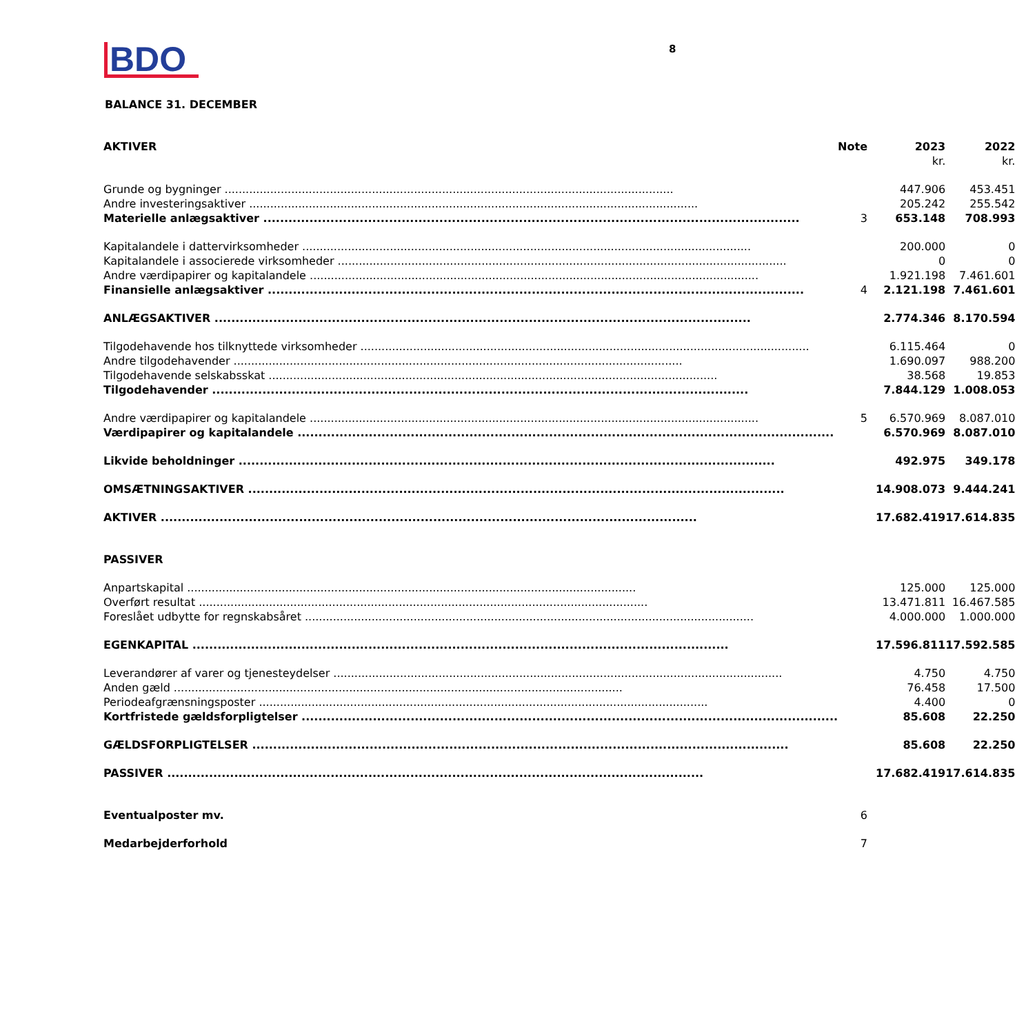BDO
8
BALANCE 31. DECEMBER
| AKTIVER | Note | 2023 | 2022 |
| --- | --- | --- | --- |
| | | kr. | kr. |
| Grunde og bygninger | | 447.906 | 453.451 |
| Andre investeringsaktiver | | 205.242 | 255.542 |
| Materielle anlægsaktiver | 3 | 653.148 | 708.993 |
| Kapitalandele i dattervirksomheder | | 200.000 | 0 |
| Kapitalandele i associerede virksomheder | | 0 | 0 |
| Andre værdipapirer og kapitalandele | | 1.921.198 | 7.461.601 |
| Finansielle anlægsaktiver | 4 | 2.121.198 | 7.461.601 |
| ANLÆGSAKTIVER | | 2.774.346 | 8.170.594 |
| Tilgodehavende hos tilknyttede virksomheder | | 6.115.464 | 0 |
| Andre tilgodehavender | | 1.690.097 | 988.200 |
| Tilgodehavende selskabsskat | | 38.568 | 19.853 |
| Tilgodehavender | | 7.844.129 | 1.008.053 |
| Andre værdipapirer og kapitalandele | 5 | 6.570.969 | 8.087.010 |
| Værdipapirer og kapitalandele | | 6.570.969 | 8.087.010 |
| Likvide beholdninger | | 492.975 | 349.178 |
| OMSÆTNINGSAKTIVER | | 14.908.073 | 9.444.241 |
| AKTIVER | | 17.682.419 | 17.614.835 |
| PASSIVER | | | |
| Anpartskapital | | 125.000 | 125.000 |
| Overført resultat | | 13.471.811 | 16.467.585 |
| Foreslået udbytte for regnskabsåret | | 4.000.000 | 1.000.000 |
| EGENKAPITAL | | 17.596.811 | 17.592.585 |
| Leverandører af varer og tjenesteydelser | | 4.750 | 4.750 |
| Anden gæld | | 76.458 | 17.500 |
| Periodeafgrænsningsposter | | 4.400 | 0 |
| Kortfristede gældsforpligtelser | | 85.608 | 22.250 |
| GÆLDSFORPLIGTELSER | | 85.608 | 22.250 |
| PASSIVER | | 17.682.419 | 17.614.835 |
| Eventualposter mv. | 6 | | |
| Medarbejderforhold | 7 | | |